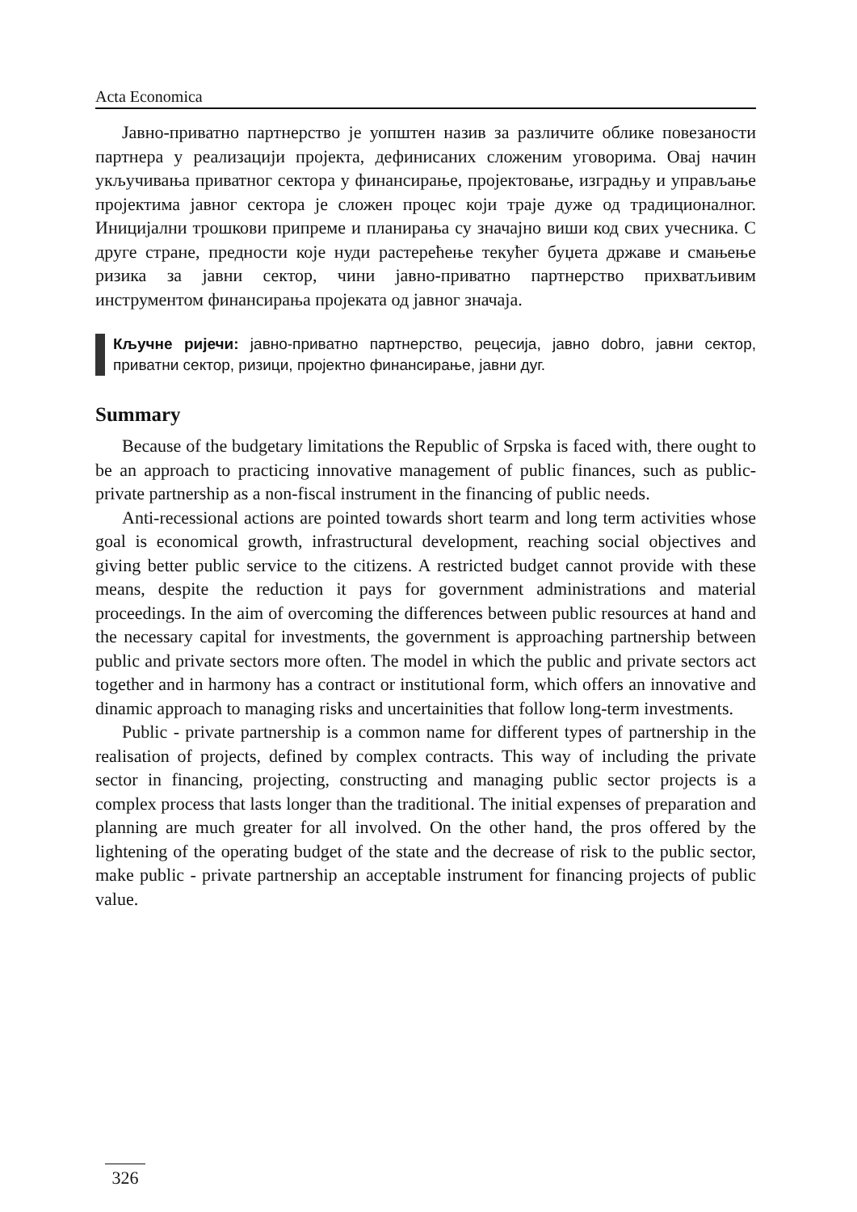Acta Economica
Јавно-приватно партнерство је уопштен назив за различите облике повезаности партнера у реализацији пројекта, дефинисаних сложеним уговорима. Овај начин укључивања приватног сектора у финансирање, пројектовање, изградњу и управљање пројектима јавног сектора је сложен процес који траје дуже од традиционалног. Иницијални трошкови припреме и планирања су значајно виши код свих учесника. С друге стране, предности које нуди растерећење текућег буџета државе и смањење ризика за јавни сектор, чини јавно-приватно партнерство прихватљивим инструментом финансирања пројеката од јавног значаја.
Кључне ријечи: јавно-приватно партнерство, рецесија, јавно dobro, јавни сектор, приватни сектор, ризици, пројектно финансирање, јавни дуг.
Summary
Because of the budgetary limitations the Republic of Srpska is faced with, there ought to be an approach to practicing innovative management of public finances, such as public-private partnership as a non-fiscal instrument in the financing of public needs.
Anti-recessional actions are pointed towards short tearm and long term activities whose goal is economical growth, infrastructural development, reaching social objectives and giving better public service to the citizens. A restricted budget cannot provide with these means, despite the reduction it pays for government administrations and material proceedings. In the aim of overcoming the differences between public resources at hand and the necessary capital for investments, the government is approaching partnership between public and private sectors more often. The model in which the public and private sectors act together and in harmony has a contract or institutional form, which offers an innovative and dinamic approach to managing risks and uncertainities that follow long-term investments.
Public - private partnership is a common name for different types of partnership in the realisation of projects, defined by complex contracts. This way of including the private sector in financing, projecting, constructing and managing public sector projects is a complex process that lasts longer than the traditional. The initial expenses of preparation and planning are much greater for all involved. On the other hand, the pros offered by the lightening of the operating budget of the state and the decrease of risk to the public sector, make public - private partnership an acceptable instrument for financing projects of public value.
326